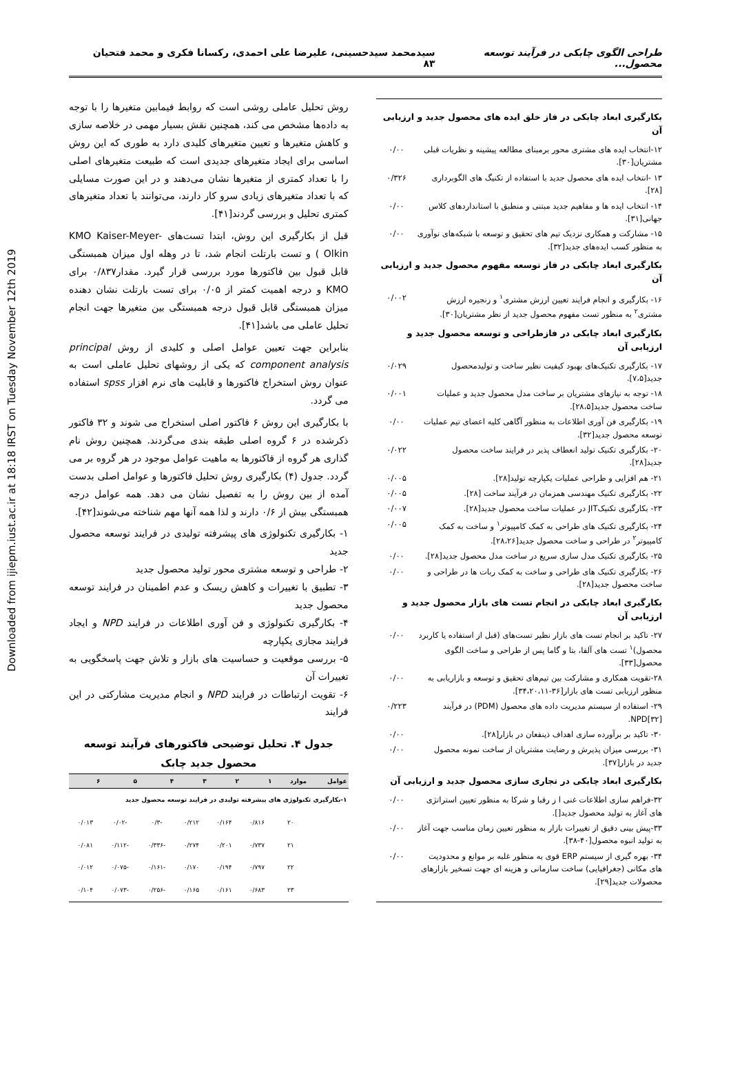Downloaded from ijiepm.iust.ac.ir at 18:18 IRST on Tuesday November 12th 2019
طراحی الگوی چابکی در فرآیند توسعه محصول... سیدمحمد سیدحسینی، علیرضا علی احمدی، رکسانا فکری و محمد فتحیان ۸۳
بکارگیری ابعاد چابکی در فاز خلق ایده های محصول جدید و ارزیابی آن
۱۲-انتخاب ایده های مشتری محور برمبنای مطالعه پیشینه و نظریات قبلی مشتریان[۳۰].
۰/۰۰
۱۳ -انتخاب ایده های محصول جدید با استفاده از تکنیگ های الگوبرداری [۲۸].
۰/۳۲۶
۱۴- انتخاب ایده ها و مفاهیم جدید مبتنی و منطبق با استانداردهای کلاس جهانی[۳۱].
۰/۰۰
۱۵- مشارکت و همکاری نزدیک تیم های تحقیق و توسعه با شبکه‌های نوآوری به منظور کسب ایده‌های جدید[۳۲].
۰/۰۰
بکارگیری ابعاد چابکی در فاز توسعه مفهوم محصول جدید و ارزیابی آن
۱۶- بکارگیری و انجام فرایند تعیین ارزش مشتری<sup>۱</sup> و زنجیره ارزش مشتری<sup>۲</sup> به منظور تست مفهوم محصول جدید از نظر مشتریان[۳۰].
۰/۰۰۲
بکارگیری ابعاد چابکی در فازطراحی و توسعه محصول جدید و ارزیابی آن
۱۷- بکارگیری تکنیک‌های بهبود کیفیت نظیر ساخت و تولیدمحصول جدید[۷،۵].
۰/۰۲۹
۱۸- توجه به نیازهای مشتریان بر ساخت مدل محصول جدید و عملیات ساخت محصول جدید[۲۸،۵].
۰/۰۰۱
۱۹- بکارگیری فن آوری اطلاعات به منظور آگاهی کلیه اعضای تیم عملیات توسعه محصول جدید[۳۲].
۰/۰۰
۲۰- بکارگیری تکنیک تولید انعطاف پذیر در فرایند ساخت محصول جدید[۲۸].
۰/۰۲۲
۲۱- هم افزایی و طراحی عملیات یکپارچه تولید[۲۸].
۰/۰۰۵
۲۲- بکارگیری تکنیک مهندسی همزمان در فرآیند ساخت [۲۸].
۰/۰۰۵
۲۳- بکارگیری تکنیکJIT در عملیات ساخت محصول جدید[۲۸].
۰/۰۰۷
۲۴- بکارگیری تکنیک های طراحی به کمک کامپیوتر<sup>۱</sup> و ساخت به کمک کامپیوتر<sup>۲</sup> در طراحی و ساخت محصول جدید[۲۸،۲۶].
۰/۰۰۵
۲۵- بکارگیری تکنیک مدل سازی سریع در ساخت مدل محصول جدید[۲۸].
۰/۰۰
۲۶- بکارگیری تکنیک های طراحی و ساخت به کمک ربات ها در طراحی و ساخت محصول جدید[۲۸].
۰/۰۰
بکارگیری ابعاد چابکی در انجام تست های بازار محصول جدید و ارزیابی آن
۲۷- تاکید بر انجام تست های بازار نظیر تست‌های (قبل از استفاده یا کاربرد محصول)<sup>۱</sup> تست های آلفا، بتا و گاما پس از طراحی و ساخت الگوی محصول[۳۳].
۰/۰۰
۲۸-تقویت همکاری و مشارکت بین تیم‌های تحقیق و توسعه و بازاریابی به منظور ارزیابی تست های بازار[۳۶-۳۴،۲۰،۱۱].
۰/۰۰
۲۹- استفاده از سیستم مدیریت داده های محصول (PDM) در فرآیند NPD[۳۲].
۰/۲۲۳
۳۰- تاکید بر برآورده سازی اهداف ذینفعان در بازار[۲۸].
۰/۰۰
۳۱- بررسی میزان پذیرش و رضایت مشتریان از ساخت نمونه محصول جدید در بازار[۳۷].
۰/۰۰
بکارگیری ابعاد چابکی در تجاری سازی محصول جدید و ارزیابی آن
۳۲-فراهم سازی اطلاعات غنی ا ز رقبا و شرکا به منظور تعیین استراتژی های آغاز به تولید محصول جدید[].
۰/۰۰
۳۳-پیش بینی دقیق از تغییرات بازار به منظور تعیین زمان مناسب جهت آغاز به تولید انبوه محصول[۴۰-۳۸].
۰/۰۰
۳۴- بهره گیری از سیستم ERP قوی به منظور غلبه بر موانع و محدودیت های مکانی (جغرافیایی) ساخت سازمانی و هزینه ای جهت تسخیر بازارهای محصولات جدید[۲۹].
۰/۰۰
روش تحلیل عاملی روشی است که روابط فیمابین متغیرها را با توجه به داده‌ها مشخص می کند، همچنین نقش بسیار مهمی در خلاصه سازی و کاهش متغیرها و تعیین متغیرهای کلیدی دارد به طوری که این روش اساسی برای ایجاد متغیرهای جدیدی است که طبیعت متغیرهای اصلی را با تعداد کمتری از متغیرها نشان می‌دهند و در این صورت مسایلی که با تعداد متغیرهای زیادی سرو کار دارند، می‌توانند با تعداد متغیرهای کمتری تحلیل و بررسی گردند[۴۱].
قبل از بکارگیری این روش، ابتدا تست‌های KMO Kaiser-Meyer-Olkin ) و تست بارتلت انجام شد، تا در وهله اول میزان همبستگی قابل قبول بین فاکتورها مورد بررسی قرار گیرد. مقدار۰/۸۳۷ برای KMO و درجه اهمیت کمتر از ۰/۰۵ برای تست بارتلت نشان دهنده میزان همبستگی قابل قبول درجه همبستگی بین متغیرها جهت انجام تحلیل عاملی می باشد[۴۱].
بنابراین جهت تعیین عوامل اصلی و کلیدی از روش principal component analysis که یکی از روشهای تحلیل عاملی است به عنوان روش استخراج فاکتورها و قابلیت های نرم افزار spss استفاده می گردد.
با بکارگیری این روش ۶ فاکتور اصلی استخراج می شوند و ۳۲ فاکتور ذکرشده در ۶ گروه اصلی طبقه بندی می‌گردند. همچنین روش نام گذاری هر گروه از فاکتورها به ماهیت عوامل موجود در هر گروه بر می گردد. جدول (۴) بکارگیری روش تحلیل فاکتورها و عوامل اصلی بدست آمده از بین روش را به تفصیل نشان می دهد. همه عوامل درجه همبستگی بیش از ۰/۶ دارند و لذا همه آنها مهم شناخته می‌شوند[۴۲].
۱- بکارگیری تکنولوژی های پیشرفته تولیدی در فرایند توسعه محصول جدید
۲- طراحی و توسعه مشتری محور تولید محصول جدید
۳- تطبیق با تغییرات و کاهش ریسک و عدم اطمینان در فرایند توسعه محصول جدید
۴- بکارگیری تکنولوژی و فن آوری اطلاعات در فرایند NPD و ایجاد فرایند مجازی یکپارچه
۵- بررسی موقعیت و حساسیت های بازار و تلاش جهت پاسخگویی به تغییرات آن
۶- تقویت ارتباطات در فرایند NPD و انجام مدیریت مشارکتی در این فرایند
جدول ۴. تحلیل توضیحی فاکتورهای فرآیند توسعه محصول جدید چابک
| عوامل | موارد | ۱ | ۲ | ۳ | ۴ | ۵ | ۶ |
| --- | --- | --- | --- | --- | --- | --- | --- |
| ۱-بکارگیری تکنولوژی های پیشرفته تولیدی در فرایند توسعه محصول جدید | | | | | | | |
| | ۲۰ | ۰/۸۱۶ | ۰/۱۶۴ | ۰/۲۱۲ | -۰/۳ | -۰/۰۲ | ۰/۰۱۳ |
| | ۲۱ | ۰/۷۳۷ | ۰/۲۰۱ | ۰/۲۷۴ | -۰/۳۳۶ | -۰/۱۱۲ | ۰/۰۸۱ |
| | ۲۲ | ۰/۷۹۷ | ۰/۱۹۴ | ۰/۱۷۰ | -۰/۱۶۱ | -۰/۰۷۵ | ۰/۰۱۲ |
| | ۲۳ | ۰/۶۸۳ | ۰/۱۶۱ | ۰/۱۶۵ | -۰/۲۵۶ | -۰/۰۷۳ | ۰/۱۰۴ |